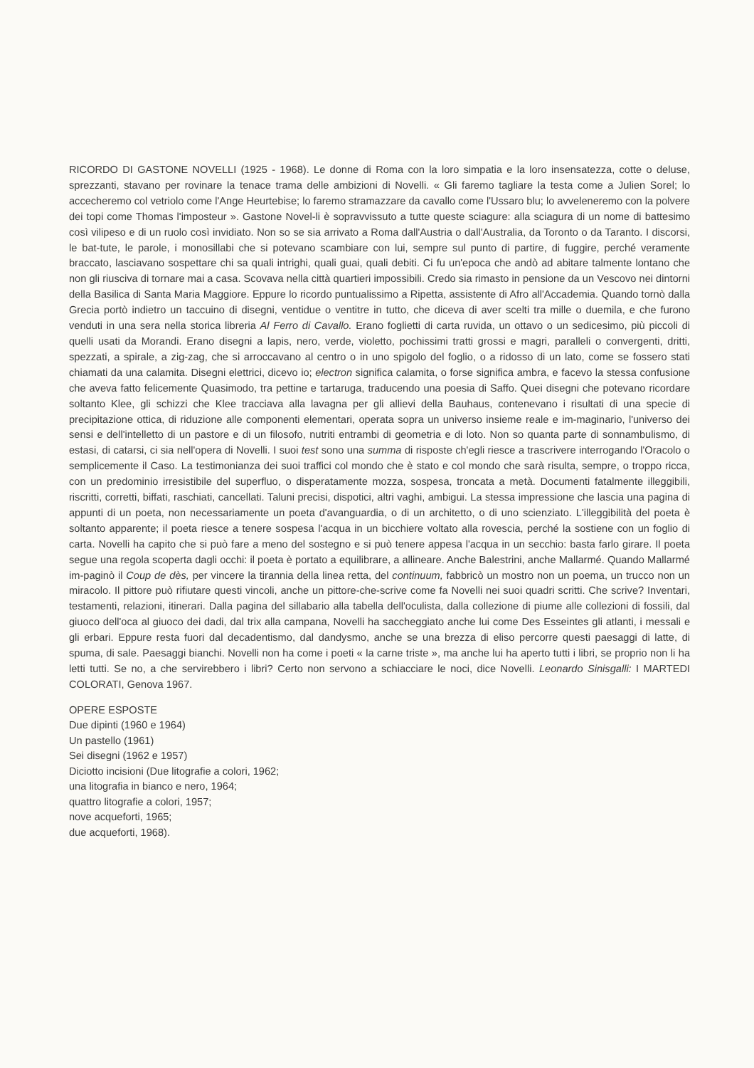RICORDO DI GASTONE NOVELLI (1925 - 1968). Le donne di Roma con la loro simpatia e la loro insensatezza, cotte o deluse, sprezzanti, stavano per rovinare la tenace trama delle ambizioni di Novelli. « Gli faremo tagliare la testa come a Julien Sorel; lo accecheremo col vetriolo come l'Ange Heurtebise; lo faremo stramazzare da cavallo come l'Ussaro blu; lo avveleneremo con la polvere dei topi come Thomas l'imposteur ». Gastone Novel-li è sopravvissuto a tutte queste sciagure: alla sciagura di un nome di battesimo così vilipeso e di un ruolo così invidiato. Non so se sia arrivato a Roma dall'Austria o dall'Australia, da Toronto o da Taranto. I discorsi, le bat-tute, le parole, i monosillabi che si potevano scambiare con lui, sempre sul punto di partire, di fuggire, perché veramente braccato, lasciavano sospettare chi sa quali intrighi, quali guai, quali debiti. Ci fu un'epoca che andò ad abitare talmente lontano che non gli riusciva di tornare mai a casa. Scovava nella città quartieri impossibili. Credo sia rimasto in pensione da un Vescovo nei dintorni della Basilica di Santa Maria Maggiore. Eppure lo ricordo puntualissimo a Ripetta, assistente di Afro all'Accademia. Quando tornò dalla Grecia portò indietro un taccuino di disegni, ventidue o ventitre in tutto, che diceva di aver scelti tra mille o duemila, e che furono venduti in una sera nella storica libreria Al Ferro di Cavallo. Erano foglietti di carta ruvida, un ottavo o un sedicesimo, più piccoli di quelli usati da Morandi. Erano disegni a lapis, nero, verde, violetto, pochissimi tratti grossi e magri, paralleli o convergenti, dritti, spezzati, a spirale, a zig-zag, che si arroccavano al centro o in uno spigolo del foglio, o a ridosso di un lato, come se fossero stati chiamati da una calamita. Disegni elettrici, dicevo io; electron significa calamita, o forse significa ambra, e facevo la stessa confusione che aveva fatto felicemente Quasimodo, tra pettine e tartaruga, traducendo una poesia di Saffo. Quei disegni che potevano ricordare soltanto Klee, gli schizzi che Klee tracciava alla lavagna per gli allievi della Bauhaus, contenevano i risultati di una specie di precipitazione ottica, di riduzione alle componenti elementari, operata sopra un universo insieme reale e im-maginario, l'universo dei sensi e dell'intelletto di un pastore e di un filosofo, nutriti entrambi di geometria e di loto. Non so quanta parte di sonnambulismo, di estasi, di catarsi, ci sia nell'opera di Novelli. I suoi test sono una summa di risposte ch'egli riesce a trascrivere interrogando l'Oracolo o semplicemente il Caso. La testimonianza dei suoi traffici col mondo che è stato e col mondo che sarà risulta, sempre, o troppo ricca, con un predominio irresistibile del superfluo, o disperatamente mozza, sospesa, troncata a metà. Documenti fatalmente illeggibili, riscritti, corretti, biffati, raschiati, cancellati. Taluni precisi, dispotici, altri vaghi, ambigui. La stessa impressione che lascia una pagina di appunti di un poeta, non necessariamente un poeta d'avanguardia, o di un architetto, o di uno scienziato. L'illeggibilità del poeta è soltanto apparente; il poeta riesce a tenere sospesa l'acqua in un bicchiere voltato alla rovescia, perché la sostiene con un foglio di carta. Novelli ha capito che si può fare a meno del sostegno e si può tenere appesa l'acqua in un secchio: basta farlo girare. Il poeta segue una regola scoperta dagli occhi: il poeta è portato a equilibrare, a allineare. Anche Balestrini, anche Mallarmé. Quando Mallarmé im-paginò il Coup de dès, per vincere la tirannia della linea retta, del continuum, fabbricò un mostro non un poema, un trucco non un miracolo. Il pittore può rifiutare questi vincoli, anche un pittore-che-scrive come fa Novelli nei suoi quadri scritti. Che scrive? Inventari, testamenti, relazioni, itinerari. Dalla pagina del sillabario alla tabella dell'oculista, dalla collezione di piume alle collezioni di fossili, dal giuoco dell'oca al giuoco dei dadi, dal trix alla campana, Novelli ha saccheggiato anche lui come Des Esseintes gli atlanti, i messali e gli erbari. Eppure resta fuori dal decadentismo, dal dandysmo, anche se una brezza di eliso percorre questi paesaggi di latte, di spuma, di sale. Paesaggi bianchi. Novelli non ha come i poeti « la carne triste », ma anche lui ha aperto tutti i libri, se proprio non li ha letti tutti. Se no, a che servirebbero i libri? Certo non servono a schiacciare le noci, dice Novelli. Leonardo Sinisgalli: I MARTEDI COLORATI, Genova 1967.
OPERE ESPOSTE
Due dipinti (1960 e 1964)
Un pastello (1961)
Sei disegni (1962 e 1957)
Diciotto incisioni (Due litografie a colori, 1962;
una litografia in bianco e nero, 1964;
quattro litografie a colori, 1957;
nove acqueforti, 1965;
due acqueforti, 1968).